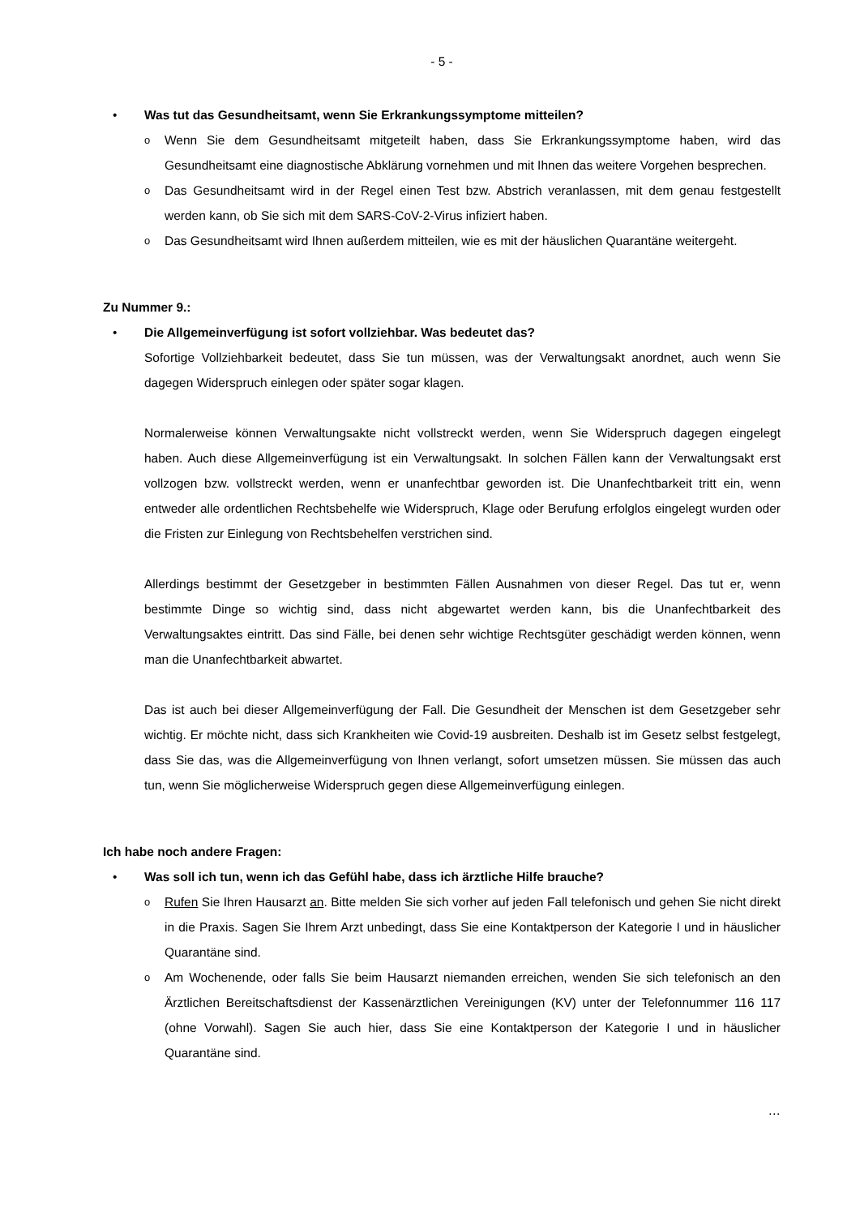- 5 -
• Was tut das Gesundheitsamt, wenn Sie Erkrankungssymptome mitteilen?
o Wenn Sie dem Gesundheitsamt mitgeteilt haben, dass Sie Erkrankungssymptome haben, wird das Gesundheitsamt eine diagnostische Abklärung vornehmen und mit Ihnen das weitere Vorgehen besprechen.
o Das Gesundheitsamt wird in der Regel einen Test bzw. Abstrich veranlassen, mit dem genau festgestellt werden kann, ob Sie sich mit dem SARS-CoV-2-Virus infiziert haben.
o Das Gesundheitsamt wird Ihnen außerdem mitteilen, wie es mit der häuslichen Quarantäne weitergeht.
Zu Nummer 9.:
• Die Allgemeinverfügung ist sofort vollziehbar. Was bedeutet das?
Sofortige Vollziehbarkeit bedeutet, dass Sie tun müssen, was der Verwaltungsakt anordnet, auch wenn Sie dagegen Widerspruch einlegen oder später sogar klagen.
Normalerweise können Verwaltungsakte nicht vollstreckt werden, wenn Sie Widerspruch dagegen eingelegt haben. Auch diese Allgemeinverfügung ist ein Verwaltungsakt. In solchen Fällen kann der Verwaltungsakt erst vollzogen bzw. vollstreckt werden, wenn er unanfechtbar geworden ist. Die Unanfechtbarkeit tritt ein, wenn entweder alle ordentlichen Rechtsbehelfe wie Widerspruch, Klage oder Berufung erfolglos eingelegt wurden oder die Fristen zur Einlegung von Rechtsbehelfen verstrichen sind.
Allerdings bestimmt der Gesetzgeber in bestimmten Fällen Ausnahmen von dieser Regel. Das tut er, wenn bestimmte Dinge so wichtig sind, dass nicht abgewartet werden kann, bis die Unanfechtbarkeit des Verwaltungsaktes eintritt. Das sind Fälle, bei denen sehr wichtige Rechtsgüter geschädigt werden können, wenn man die Unanfechtbarkeit abwartet.
Das ist auch bei dieser Allgemeinverfügung der Fall. Die Gesundheit der Menschen ist dem Gesetzgeber sehr wichtig. Er möchte nicht, dass sich Krankheiten wie Covid-19 ausbreiten. Deshalb ist im Gesetz selbst festgelegt, dass Sie das, was die Allgemeinverfügung von Ihnen verlangt, sofort umsetzen müssen. Sie müssen das auch tun, wenn Sie möglicherweise Widerspruch gegen diese Allgemeinverfügung einlegen.
Ich habe noch andere Fragen:
• Was soll ich tun, wenn ich das Gefühl habe, dass ich ärztliche Hilfe brauche?
o Rufen Sie Ihren Hausarzt an. Bitte melden Sie sich vorher auf jeden Fall telefonisch und gehen Sie nicht direkt in die Praxis. Sagen Sie Ihrem Arzt unbedingt, dass Sie eine Kontaktperson der Kategorie I und in häuslicher Quarantäne sind.
o Am Wochenende, oder falls Sie beim Hausarzt niemanden erreichen, wenden Sie sich telefonisch an den Ärztlichen Bereitschaftsdienst der Kassenärztlichen Vereinigungen (KV) unter der Telefonnummer 116 117 (ohne Vorwahl). Sagen Sie auch hier, dass Sie eine Kontaktperson der Kategorie I und in häuslicher Quarantäne sind.
…